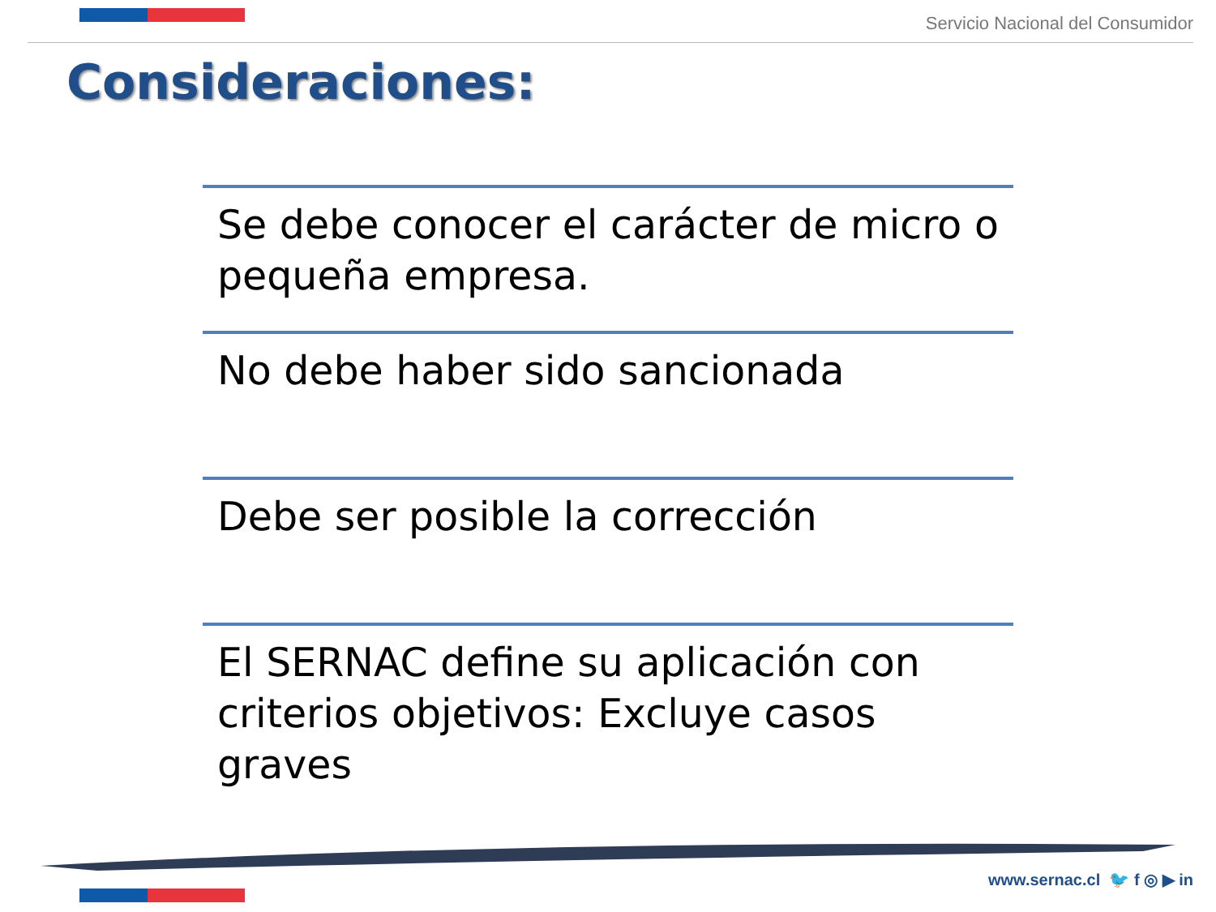Servicio Nacional del Consumidor
Consideraciones:
Se debe conocer el carácter de micro o pequeña empresa.
No debe haber sido sancionada
Debe ser posible la corrección
El SERNAC define su aplicación con criterios objetivos: Excluye casos graves
www.sernac.cl 🐦 f ◎ ▶ in